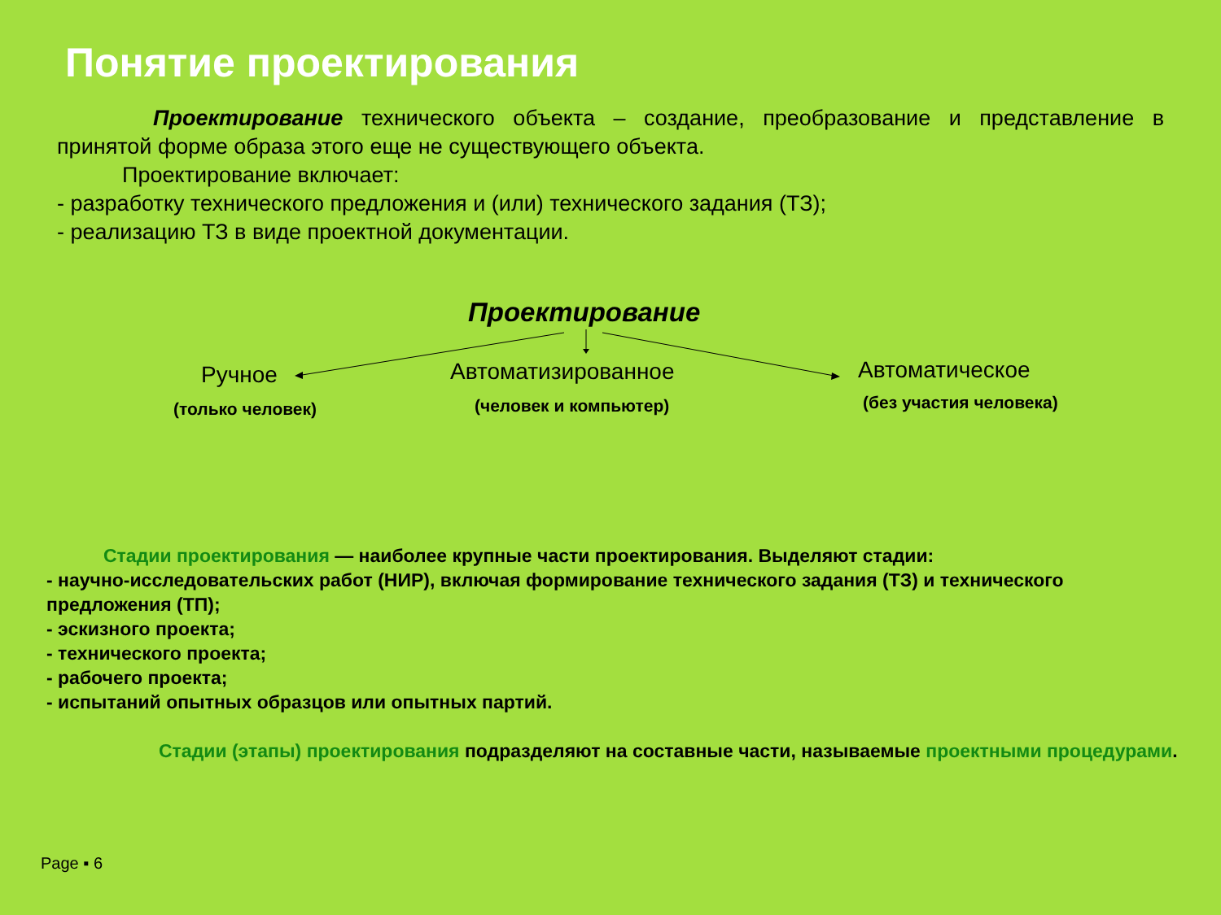Понятие проектирования
Проектирование технического объекта – создание, преобразование и представление в принятой форме образа этого еще не существующего объекта.
Проектирование включает:
- разработку технического предложения и (или) технического задания (ТЗ);
- реализацию ТЗ в виде проектной документации.
Проектирование
Ручное
(только человек)
Автоматизированное
(человек и компьютер)
Автоматическое
(без участия человека)
Стадии проектирования — наиболее крупные части проектирования. Выделяют стадии:
- научно-исследовательских работ (НИР), включая формирование технического задания (ТЗ) и технического предложения (ТП);
- эскизного проекта;
- технического проекта;
- рабочего проекта;
- испытаний опытных образцов или опытных партий.
Стадии (этапы) проектирования подразделяют на составные части, называемые проектными процедурами.
Page ▪ 6